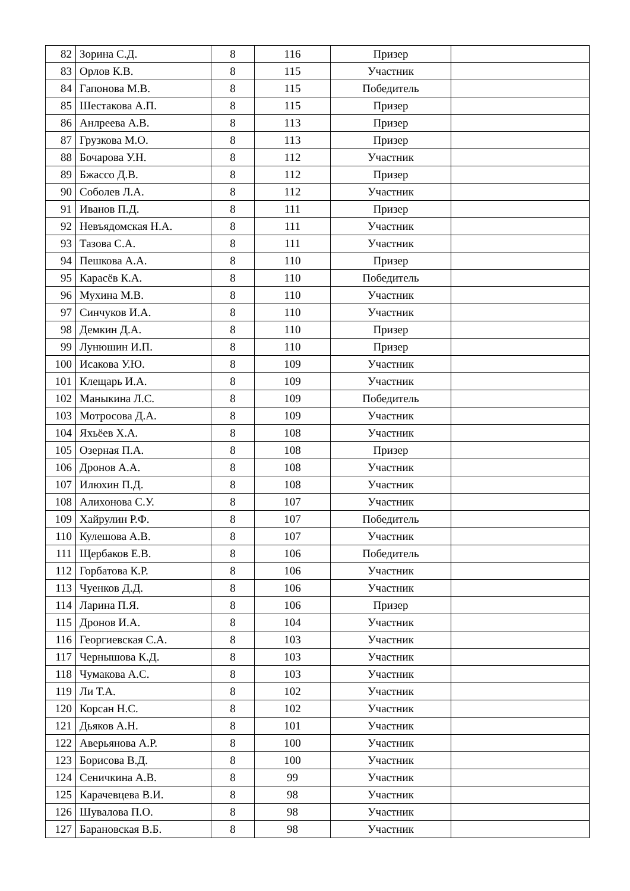| 82 | Зорина С.Д. | 8 | 116 | Призер | |
| 83 | Орлов К.В. | 8 | 115 | Участник | |
| 84 | Гапонова М.В. | 8 | 115 | Победитель | |
| 85 | Шестакова А.П. | 8 | 115 | Призер | |
| 86 | Анлреева А.В. | 8 | 113 | Призер | |
| 87 | Грузкова М.О. | 8 | 113 | Призер | |
| 88 | Бочарова У.Н. | 8 | 112 | Участник | |
| 89 | Бжассо Д.В. | 8 | 112 | Призер | |
| 90 | Соболев Л.А. | 8 | 112 | Участник | |
| 91 | Иванов П.Д. | 8 | 111 | Призер | |
| 92 | Невъядомская Н.А. | 8 | 111 | Участник | |
| 93 | Тазова С.А. | 8 | 111 | Участник | |
| 94 | Пешкова А.А. | 8 | 110 | Призер | |
| 95 | Карасёв К.А. | 8 | 110 | Победитель | |
| 96 | Мухина М.В. | 8 | 110 | Участник | |
| 97 | Синчуков И.А. | 8 | 110 | Участник | |
| 98 | Демкин Д.А. | 8 | 110 | Призер | |
| 99 | Лунюшин И.П. | 8 | 110 | Призер | |
| 100 | Исакова У.Ю. | 8 | 109 | Участник | |
| 101 | Клещарь И.А. | 8 | 109 | Участник | |
| 102 | Маныкина Л.С. | 8 | 109 | Победитель | |
| 103 | Мотросова Д.А. | 8 | 109 | Участник | |
| 104 | Яхьёев Х.А. | 8 | 108 | Участник | |
| 105 | Озерная П.А. | 8 | 108 | Призер | |
| 106 | Дронов А.А. | 8 | 108 | Участник | |
| 107 | Илюхин П.Д. | 8 | 108 | Участник | |
| 108 | Алихонова С.У. | 8 | 107 | Участник | |
| 109 | Хайрулин Р.Ф. | 8 | 107 | Победитель | |
| 110 | Кулешова А.В. | 8 | 107 | Участник | |
| 111 | Щербаков Е.В. | 8 | 106 | Победитель | |
| 112 | Горбатова К.Р. | 8 | 106 | Участник | |
| 113 | Чуенков Д.Д. | 8 | 106 | Участник | |
| 114 | Ларина П.Я. | 8 | 106 | Призер | |
| 115 | Дронов И.А. | 8 | 104 | Участник | |
| 116 | Георгиевская С.А. | 8 | 103 | Участник | |
| 117 | Чернышова К.Д. | 8 | 103 | Участник | |
| 118 | Чумакова А.С. | 8 | 103 | Участник | |
| 119 | Ли Т.А. | 8 | 102 | Участник | |
| 120 | Корсан Н.С. | 8 | 102 | Участник | |
| 121 | Дьяков А.Н. | 8 | 101 | Участник | |
| 122 | Аверьянова А.Р. | 8 | 100 | Участник | |
| 123 | Борисова В.Д. | 8 | 100 | Участник | |
| 124 | Сеничкина А.В. | 8 | 99 | Участник | |
| 125 | Карачевцева В.И. | 8 | 98 | Участник | |
| 126 | Шувалова П.О. | 8 | 98 | Участник | |
| 127 | Барановская В.Б. | 8 | 98 | Участник | |